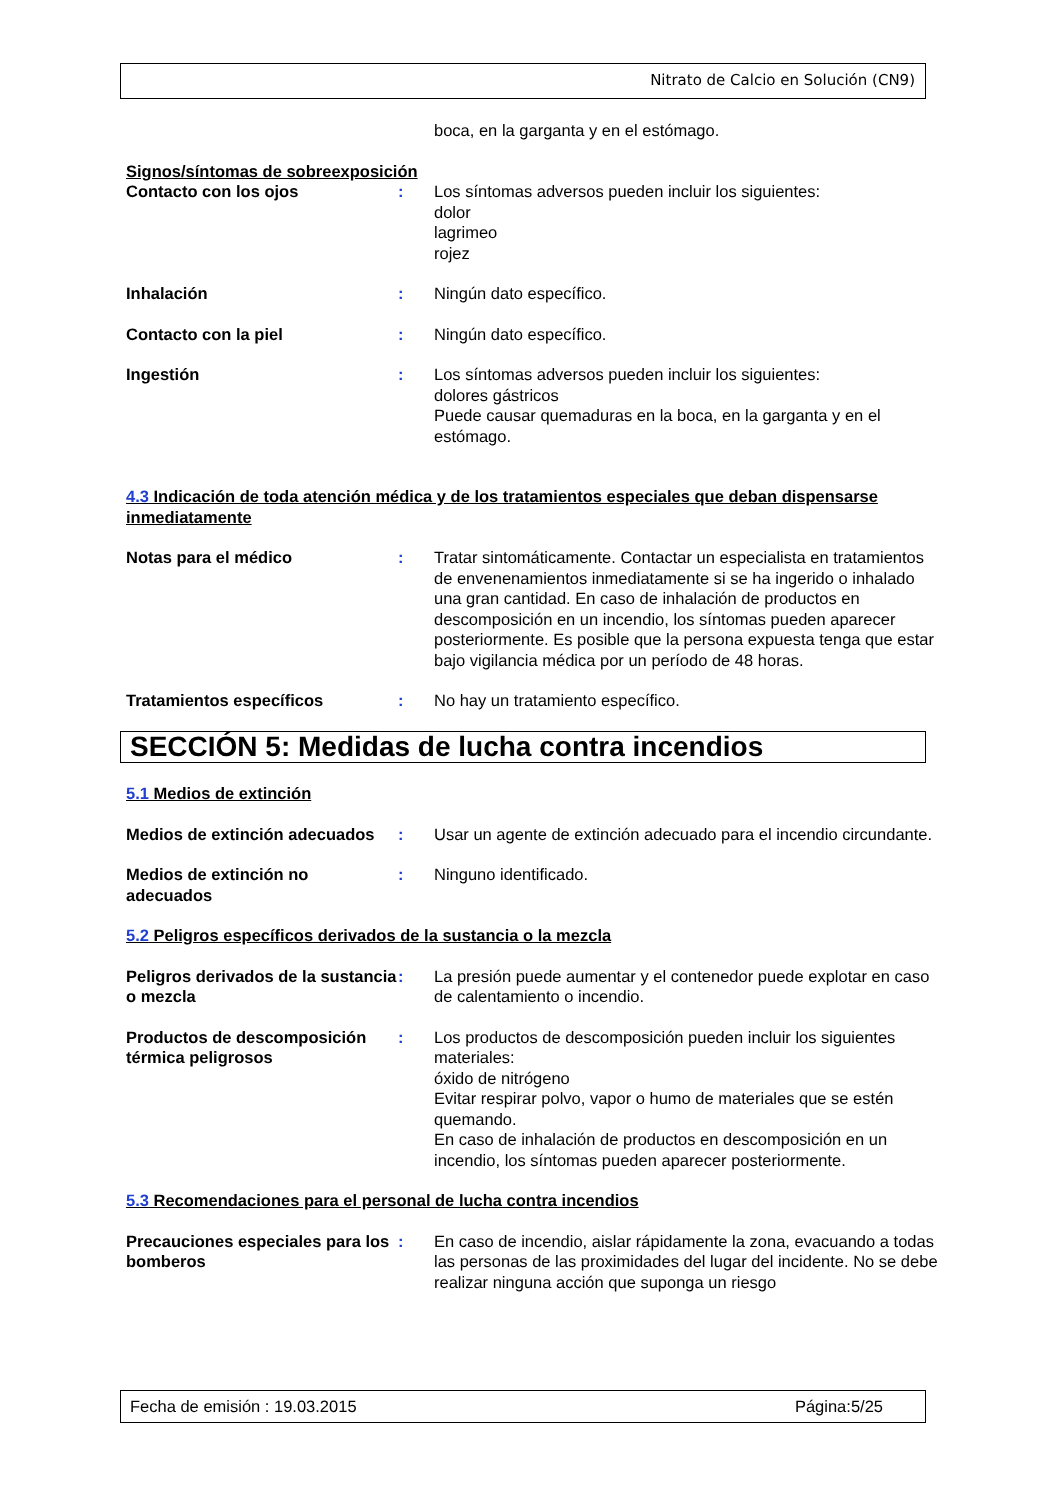Nitrato de Calcio en Solución (CN9)
boca, en la garganta y en el estómago.
Signos/síntomas de sobreexposición
Contacto con los ojos : Los síntomas adversos pueden incluir los siguientes:
dolor
lagrimeo
rojez
Inhalación : Ningún dato específico.
Contacto con la piel : Ningún dato específico.
Ingestión : Los síntomas adversos pueden incluir los siguientes:
dolores gástricos
Puede causar quemaduras en la boca, en la garganta y en el estómago.
4.3 Indicación de toda atención médica y de los tratamientos especiales que deban dispensarse inmediatamente
Notas para el médico : Tratar sintomáticamente. Contactar un especialista en tratamientos de envenenamientos inmediatamente si se ha ingerido o inhalado una gran cantidad. En caso de inhalación de productos en descomposición en un incendio, los síntomas pueden aparecer posteriormente. Es posible que la persona expuesta tenga que estar bajo vigilancia médica por un período de 48 horas.
Tratamientos específicos : No hay un tratamiento específico.
SECCIÓN 5: Medidas de lucha contra incendios
5.1 Medios de extinción
Medios de extinción adecuados
: Usar un agente de extinción adecuado para el incendio circundante.
Medios de extinción no adecuados
: Ninguno identificado.
5.2 Peligros específicos derivados de la sustancia o la mezcla
Peligros derivados de la sustancia o mezcla
: La presión puede aumentar y el contenedor puede explotar en caso de calentamiento o incendio.
Productos de descomposición térmica peligrosos
: Los productos de descomposición pueden incluir los siguientes materiales:
óxido de nitrógeno
Evitar respirar polvo, vapor o humo de materiales que se estén quemando.
En caso de inhalación de productos en descomposición en un incendio, los síntomas pueden aparecer posteriormente.
5.3 Recomendaciones para el personal de lucha contra incendios
Precauciones especiales para los bomberos
: En caso de incendio, aislar rápidamente la zona, evacuando a todas las personas de las proximidades del lugar del incidente. No se debe realizar ninguna acción que suponga un riesgo
Fecha de emisión : 19.03.2015 Página:5/25